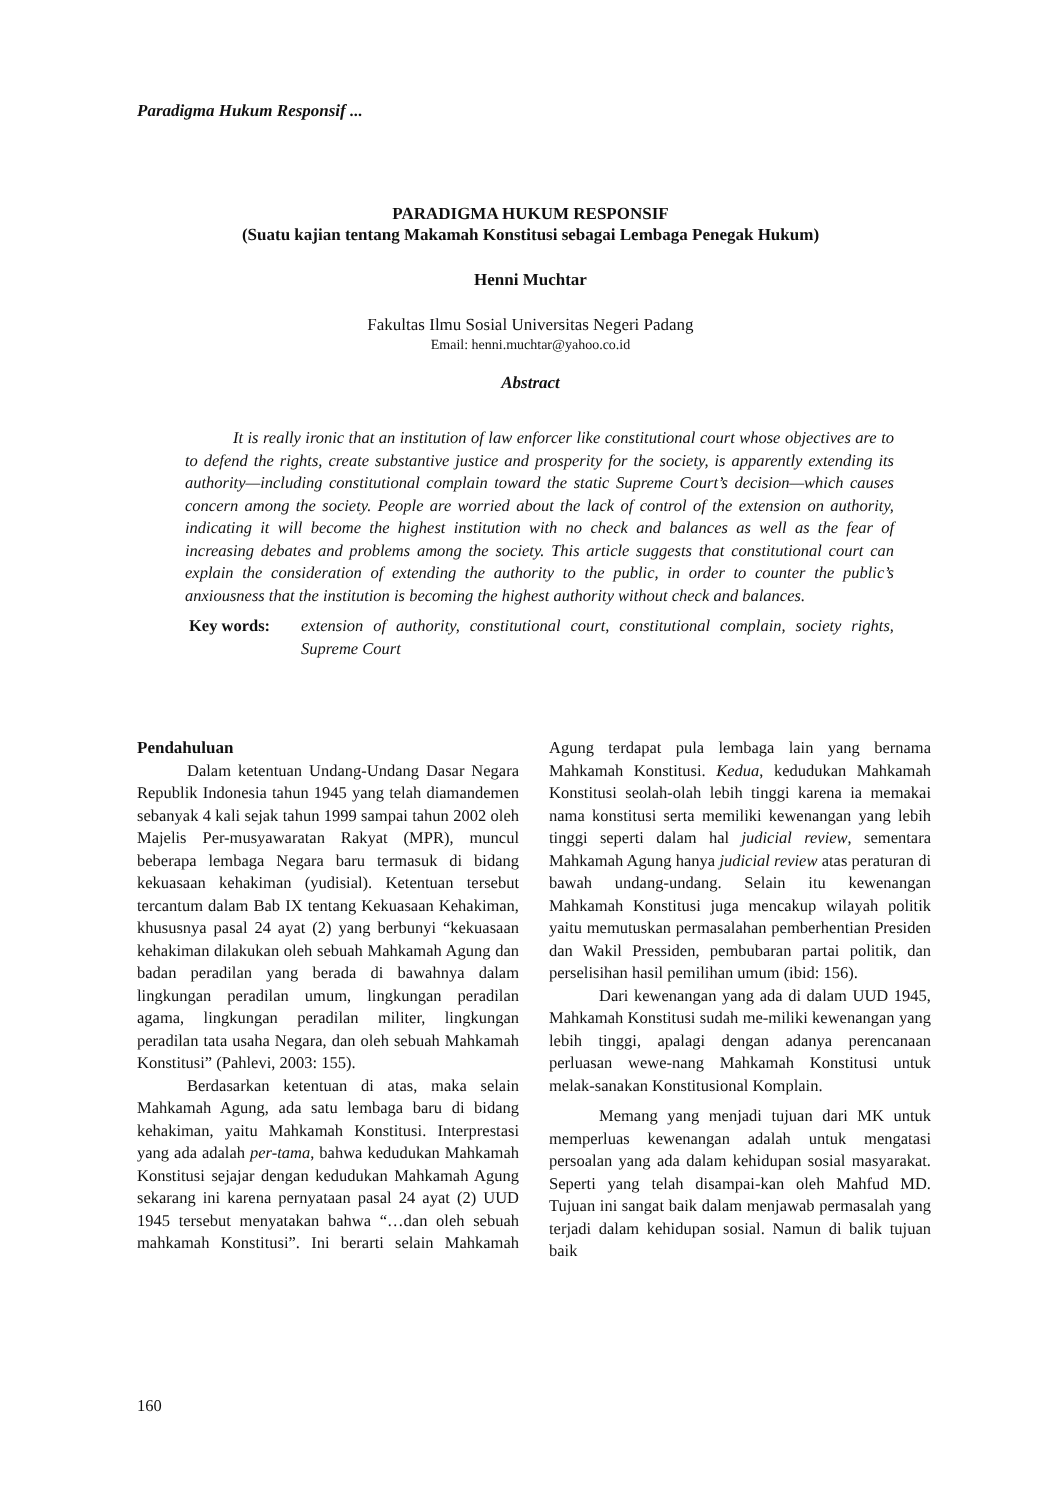Paradigma Hukum Responsif ...
PARADIGMA HUKUM RESPONSIF
(Suatu kajian tentang Makamah Konstitusi sebagai Lembaga Penegak Hukum)
Henni Muchtar
Fakultas Ilmu Sosial Universitas Negeri Padang
Email: henni.muchtar@yahoo.co.id
Abstract
It is really ironic that an institution of law enforcer like constitutional court whose objectives are to to defend the rights, create substantive justice and prosperity for the society, is apparently extending its authority—including constitutional complain toward the static Supreme Court’s decision—which causes concern among the society. People are worried about the lack of control of the extension on authority, indicating it will become the highest institution with no check and balances as well as the fear of increasing debates and problems among the society. This article suggests that constitutional court can explain the consideration of extending the authority to the public, in order to counter the public’s anxiousness that the institution is becoming the highest authority without check and balances.
Key words: extension of authority, constitutional court, constitutional complain, society rights, Supreme Court
Pendahuluan
Dalam ketentuan Undang-Undang Dasar Negara Republik Indonesia tahun 1945 yang telah diamandemen sebanyak 4 kali sejak tahun 1999 sampai tahun 2002 oleh Majelis Per-musyawaratan Rakyat (MPR), muncul beberapa lembaga Negara baru termasuk di bidang kekuasaan kehakiman (yudisial). Ketentuan tersebut tercantum dalam Bab IX tentang Kekuasaan Kehakiman, khususnya pasal 24 ayat (2) yang berbunyi “kekuasaan kehakiman dilakukan oleh sebuah Mahkamah Agung dan badan peradilan yang berada di bawahnya dalam lingkungan peradilan umum, lingkungan peradilan agama, lingkungan peradilan militer, lingkungan peradilan tata usaha Negara, dan oleh sebuah Mahkamah Konstitusi” (Pahlevi, 2003: 155).
Berdasarkan ketentuan di atas, maka selain Mahkamah Agung, ada satu lembaga baru di bidang kehakiman, yaitu Mahkamah Konstitusi. Interprestasi yang ada adalah per-tama, bahwa kedudukan Mahkamah Konstitusi sejajar dengan kedudukan Mahkamah Agung sekarang ini karena pernyataan pasal 24 ayat (2) UUD 1945 tersebut menyatakan bahwa “…dan oleh sebuah mahkamah Konstitusi”. Ini berarti selain Mahkamah Agung terdapat pula lembaga lain yang bernama Mahkamah Konstitusi. Kedua, kedudukan Mahkamah Konstitusi seolah-olah lebih tinggi karena ia memakai nama konstitusi serta memiliki kewenangan yang lebih tinggi seperti dalam hal judicial review, sementara Mahkamah Agung hanya judicial review atas peraturan di bawah undang-undang. Selain itu kewenangan Mahkamah Konstitusi juga mencakup wilayah politik yaitu memutuskan permasalahan pemberhentian Presiden dan Wakil Pressiden, pembubaran partai politik, dan perselisihan hasil pemilihan umum (ibid: 156).
Dari kewenangan yang ada di dalam UUD 1945, Mahkamah Konstitusi sudah me-miliki kewenangan yang lebih tinggi, apalagi dengan adanya perencanaan perluasan wewe-nang Mahkamah Konstitusi untuk melak-sanakan Konstitusional Komplain.
Memang yang menjadi tujuan dari MK untuk memperluas kewenangan adalah untuk mengatasi persoalan yang ada dalam kehidupan sosial masyarakat. Seperti yang telah disampai-kan oleh Mahfud MD. Tujuan ini sangat baik dalam menjawab permasalah yang terjadi dalam kehidupan sosial. Namun di balik tujuan baik
160